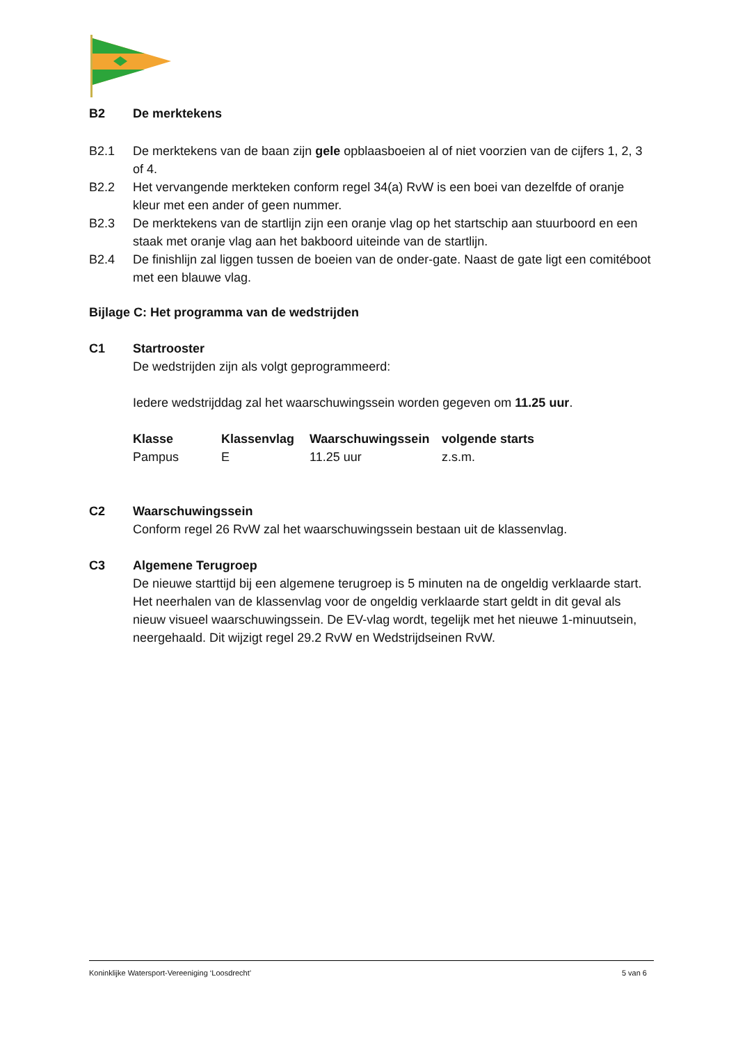B2 De merktekens
B2.1 De merktekens van de baan zijn gele opblaasboeien al of niet voorzien van de cijfers 1, 2, 3 of 4.
B2.2 Het vervangende merkteken conform regel 34(a) RvW is een boei van dezelfde of oranje kleur met een ander of geen nummer.
B2.3 De merktekens van de startlijn zijn een oranje vlag op het startschip aan stuurboord en een staak met oranje vlag aan het bakboord uiteinde van de startlijn.
B2.4 De finishlijn zal liggen tussen de boeien van de onder-gate. Naast de gate ligt een comitéboot met een blauwe vlag.
Bijlage C: Het programma van de wedstrijden
C1 Startrooster
De wedstrijden zijn als volgt geprogrammeerd:
Iedere wedstrijddag zal het waarschuwingssein worden gegeven om 11.25 uur.
| Klasse | Klassenvlag | Waarschuwingssein | volgende starts |
| --- | --- | --- | --- |
| Pampus | E | 11.25 uur | z.s.m. |
C2 Waarschuwingssein
Conform regel 26 RvW zal het waarschuwingssein bestaan uit de klassenvlag.
C3 Algemene Terugroep
De nieuwe starttijd bij een algemene terugroep is 5 minuten na de ongeldig verklaarde start. Het neerhalen van de klassenvlag voor de ongeldig verklaarde start geldt in dit geval als nieuw visueel waarschuwingssein. De EV-vlag wordt, tegelijk met het nieuwe 1-minuutsein, neergehaald. Dit wijzigt regel 29.2 RvW en Wedstrijdseinen RvW.
Koninklijke Watersport-Vereeniging ‘Loosdrecht’ 5 van 6